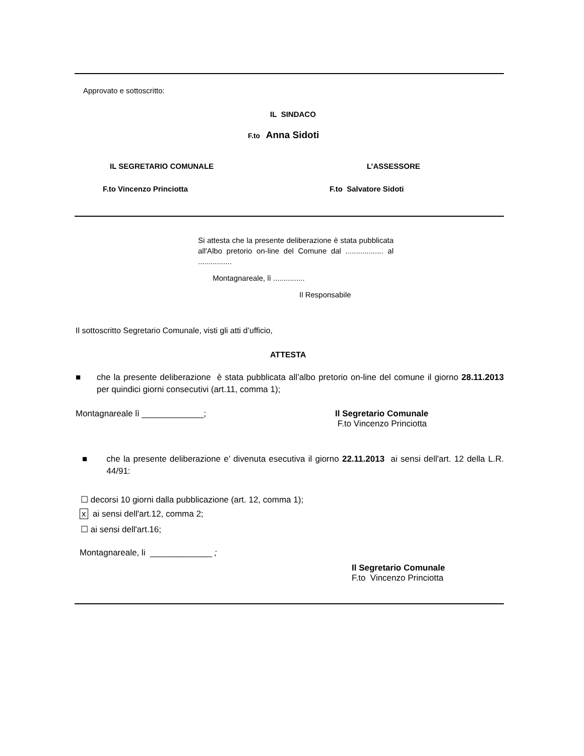Approvato e sottoscritto:
IL SINDACO
F.to Anna Sidoti
IL SEGRETARIO COMUNALE L’ASSESSORE
F.to Vincenzo Princiotta F.to Salvatore Sidoti
Si attesta che la presente deliberazione è stata pubblicata all'Albo pretorio on-line del Comune dal .................. al ................
Montagnareale, lì ...............
Il Responsabile
Il sottoscritto Segretario Comunale, visti gli atti d’ufficio,
ATTESTA
■ che la presente deliberazione è stata pubblicata all’albo pretorio on-line del comune il giorno 28.11.2013 per quindici giorni consecutivi (art.11, comma 1);
Montagnareale lì _____________; Il Segretario Comunale
F.to Vincenzo Princiotta
■ che la presente deliberazione e’ divenuta esecutiva il giorno 22.11.2013 ai sensi dell'art. 12 della L.R. 44/91:
☐ decorsi 10 giorni dalla pubblicazione (art. 12, comma 1);
x ai sensi dell'art.12, comma 2;
☐ ai sensi dell'art.16;
Montagnareale, li _____________ ;
Il Segretario Comunale
F.to Vincenzo Princiotta